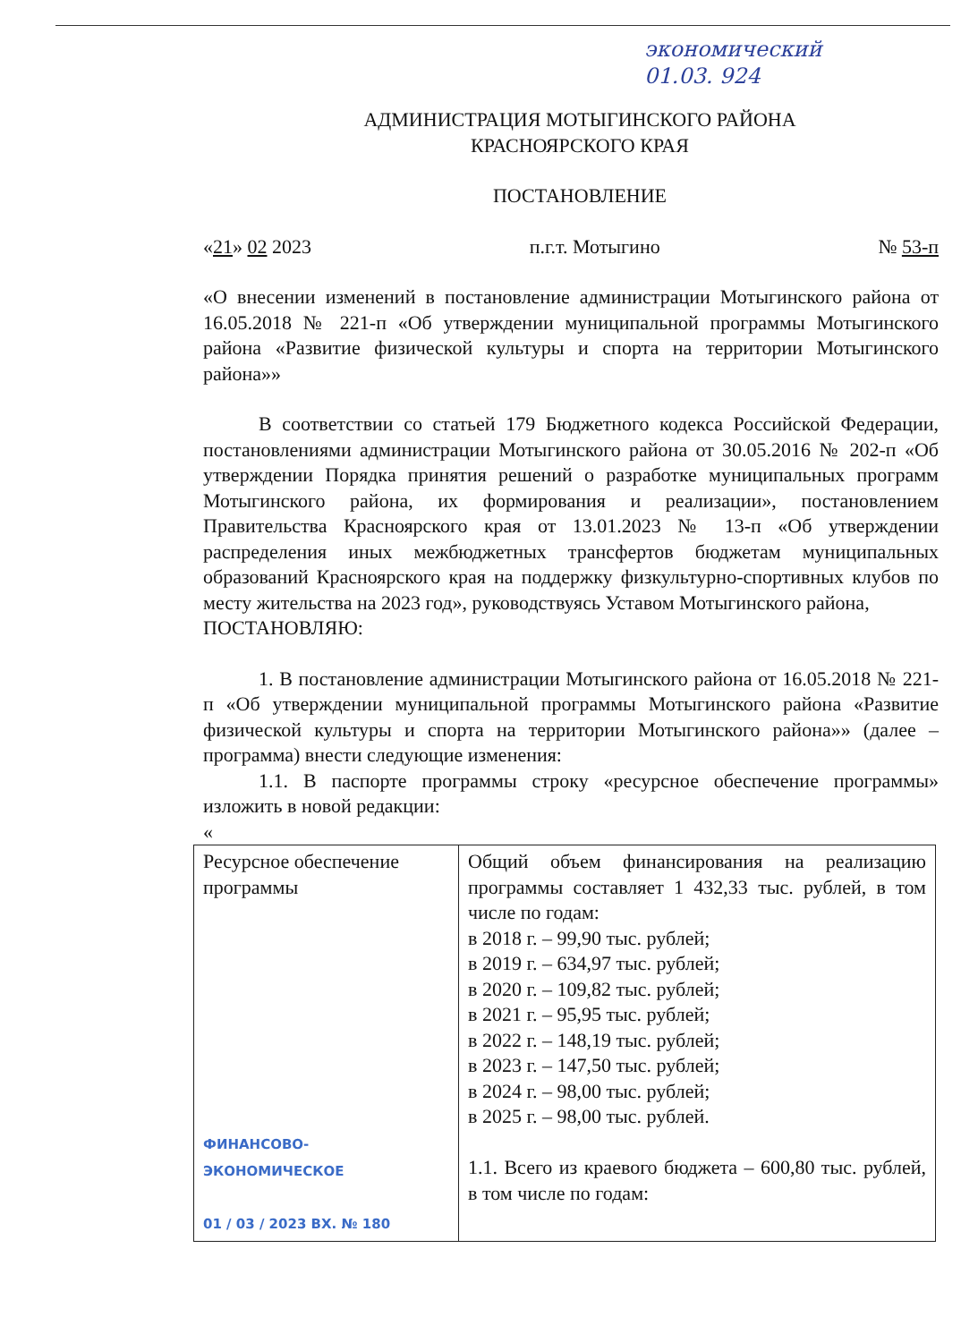экономический
01.03. 924
АДМИНИСТРАЦИЯ МОТЫГИНСКОГО РАЙОНА
КРАСНОЯРСКОГО КРАЯ
ПОСТАНОВЛЕНИЕ
«21» 02 2023 п.г.т. Мотыгино № 53-п
«О внесении изменений в постановление администрации Мотыгинского района от 16.05.2018 № 221-п «Об утверждении муниципальной программы Мотыгинского района «Развитие физической культуры и спорта на территории Мотыгинского района»»
В соответствии со статьей 179 Бюджетного кодекса Российской Федерации, постановлениями администрации Мотыгинского района от 30.05.2016 № 202-п «Об утверждении Порядка принятия решений о разработке муниципальных программ Мотыгинского района, их формирования и реализации», постановлением Правительства Красноярского края от 13.01.2023 № 13-п «Об утверждении распределения иных межбюджетных трансфертов бюджетам муниципальных образований Красноярского края на поддержку физкультурно-спортивных клубов по месту жительства на 2023 год», руководствуясь Уставом Мотыгинского района,
ПОСТАНОВЛЯЮ:
1. В постановление администрации Мотыгинского района от 16.05.2018 № 221-п «Об утверждении муниципальной программы Мотыгинского района «Развитие физической культуры и спорта на территории Мотыгинского района»» (далее – программа) внести следующие изменения:
1.1. В паспорте программы строку «ресурсное обеспечение программы» изложить в новой редакции:
«
| Ресурсное обеспечение программы ФИНАНСОВО-ЭКОНОМИЧЕСКОЕ 01 / 03 / 2023 ВХ. № 180 | Общий объем финансирования на реализацию программы составляет 1 432,33 тыс. рублей, в том числе по годам: в 2018 г. – 99,90 тыс. рублей; в 2019 г. – 634,97 тыс. рублей; в 2020 г. – 109,82 тыс. рублей; в 2021 г. – 95,95 тыс. рублей; в 2022 г. – 148,19 тыс. рублей; в 2023 г. – 147,50 тыс. рублей; в 2024 г. – 98,00 тыс. рублей; в 2025 г. – 98,00 тыс. рублей. 1.1. Всего из краевого бюджета – 600,80 тыс. рублей, в том числе по годам: |